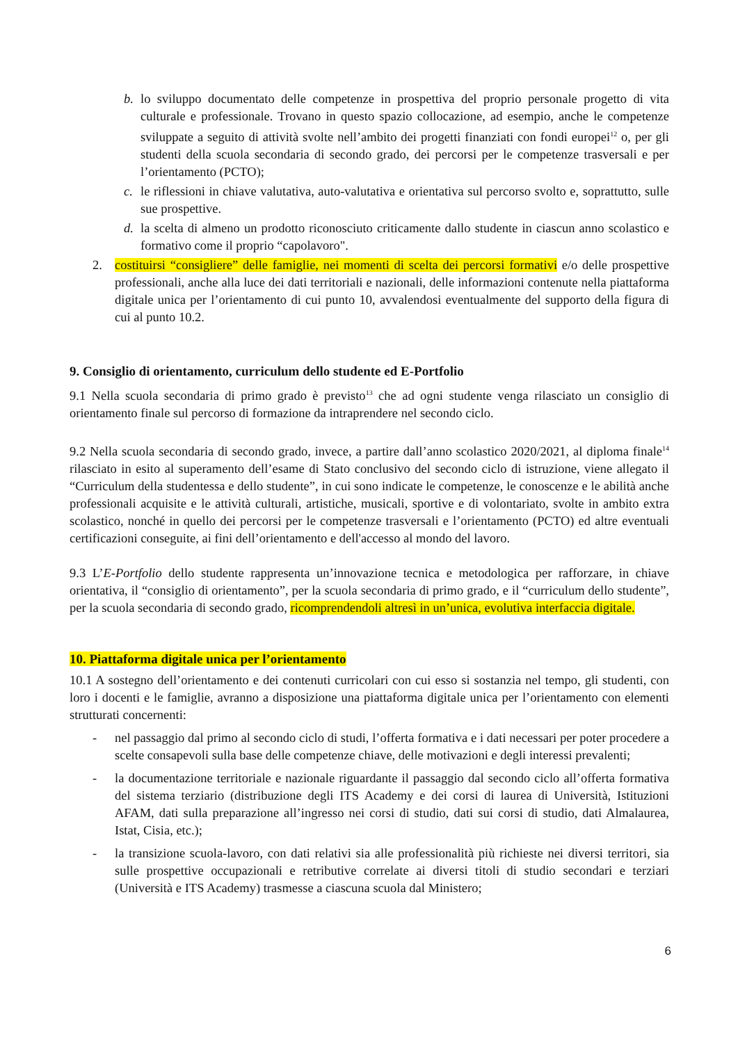b. lo sviluppo documentato delle competenze in prospettiva del proprio personale progetto di vita culturale e professionale. Trovano in questo spazio collocazione, ad esempio, anche le competenze sviluppate a seguito di attività svolte nell’ambito dei progetti finanziati con fondi europei<sup>12</sup> o, per gli studenti della scuola secondaria di secondo grado, dei percorsi per le competenze trasversali e per l’orientamento (PCTO);
c. le riflessioni in chiave valutativa, auto-valutativa e orientativa sul percorso svolto e, soprattutto, sulle sue prospettive.
d. la scelta di almeno un prodotto riconosciuto criticamente dallo studente in ciascun anno scolastico e formativo come il proprio “capolavoro".
2. costituirsi “consigliere” delle famiglie, nei momenti di scelta dei percorsi formativi e/o delle prospettive professionali, anche alla luce dei dati territoriali e nazionali, delle informazioni contenute nella piattaforma digitale unica per l’orientamento di cui punto 10, avvalendosi eventualmente del supporto della figura di cui al punto 10.2.
9. Consiglio di orientamento, curriculum dello studente ed E-Portfolio
9.1 Nella scuola secondaria di primo grado è previsto<sup>13</sup> che ad ogni studente venga rilasciato un consiglio di orientamento finale sul percorso di formazione da intraprendere nel secondo ciclo.
9.2 Nella scuola secondaria di secondo grado, invece, a partire dall’anno scolastico 2020/2021, al diploma finale<sup>14</sup> rilasciato in esito al superamento dell’esame di Stato conclusivo del secondo ciclo di istruzione, viene allegato il “Curriculum della studentessa e dello studente”, in cui sono indicate le competenze, le conoscenze e le abilità anche professionali acquisite e le attività culturali, artistiche, musicali, sportive e di volontariato, svolte in ambito extra scolastico, nonché in quello dei percorsi per le competenze trasversali e l’orientamento (PCTO) ed altre eventuali certificazioni conseguite, ai fini dell’orientamento e dell'accesso al mondo del lavoro.
9.3 L’E-Portfolio dello studente rappresenta un’innovazione tecnica e metodologica per rafforzare, in chiave orientativa, il “consiglio di orientamento”, per la scuola secondaria di primo grado, e il “curriculum dello studente”, per la scuola secondaria di secondo grado, ricomprendendoli altresì in un’unica, evolutiva interfaccia digitale.
10. Piattaforma digitale unica per l’orientamento
10.1 A sostegno dell’orientamento e dei contenuti curricolari con cui esso si sostanzia nel tempo, gli studenti, con loro i docenti e le famiglie, avranno a disposizione una piattaforma digitale unica per l’orientamento con elementi strutturati concernenti:
- nel passaggio dal primo al secondo ciclo di studi, l’offerta formativa e i dati necessari per poter procedere a scelte consapevoli sulla base delle competenze chiave, delle motivazioni e degli interessi prevalenti;
- la documentazione territoriale e nazionale riguardante il passaggio dal secondo ciclo all’offerta formativa del sistema terziario (distribuzione degli ITS Academy e dei corsi di laurea di Università, Istituzioni AFAM, dati sulla preparazione all’ingresso nei corsi di studio, dati sui corsi di studio, dati Almalaurea, Istat, Cisia, etc.);
- la transizione scuola-lavoro, con dati relativi sia alle professionalità più richieste nei diversi territori, sia sulle prospettive occupazionali e retributive correlate ai diversi titoli di studio secondari e terziari (Università e ITS Academy) trasmesse a ciascuna scuola dal Ministero;
6